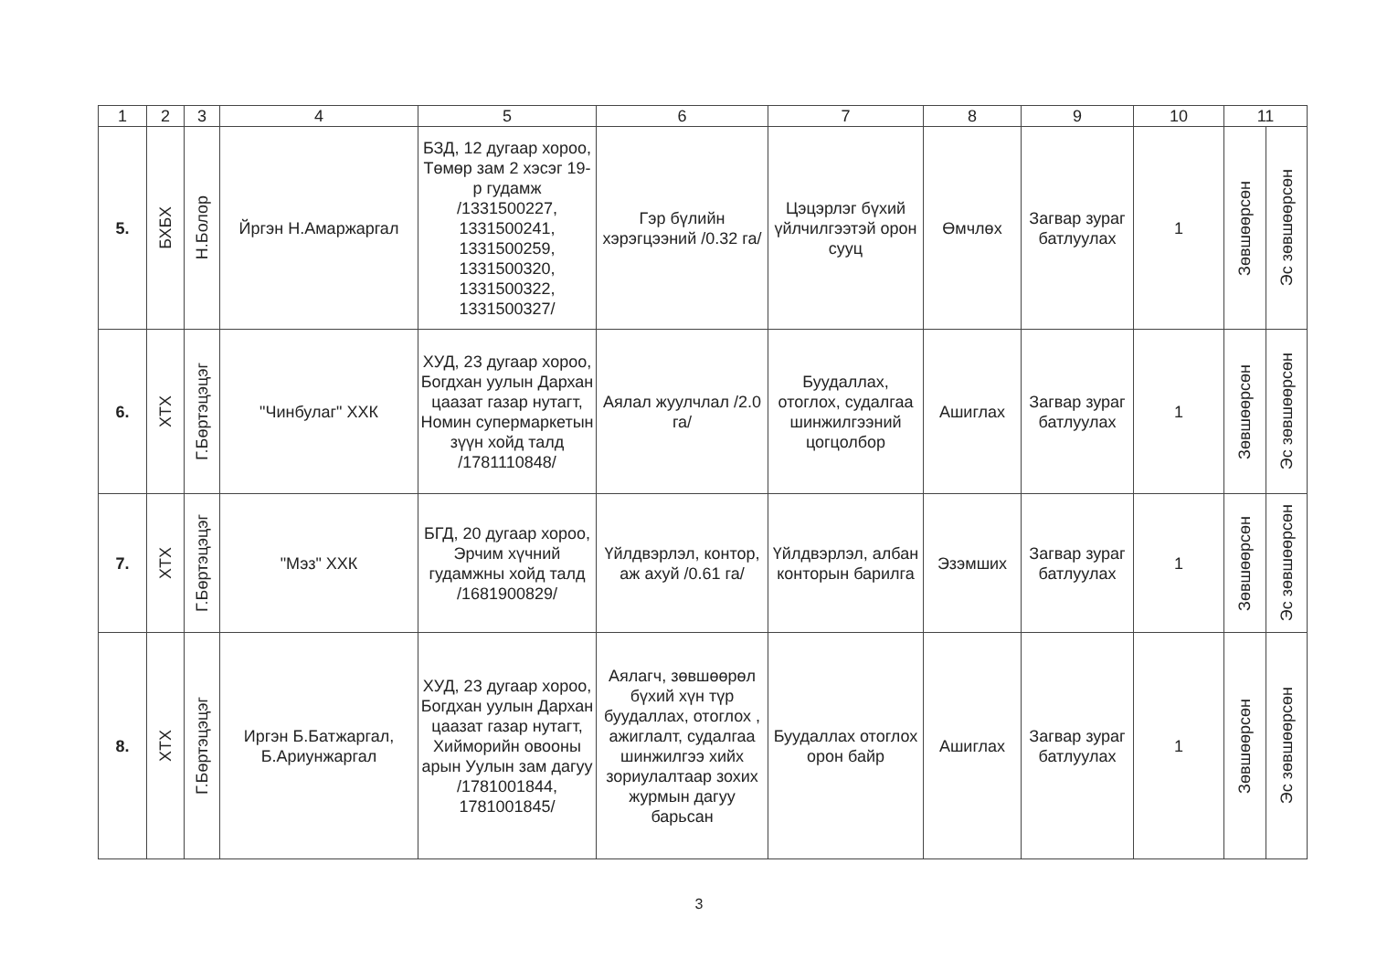| 1 | 2 | 3 | 4 | 5 | 6 | 7 | 8 | 9 | 10 | 11 | |
| --- | --- | --- | --- | --- | --- | --- | --- | --- | --- | --- | --- |
| 5. | БХБХ | Н.Болор | Йргэн Н.Амаржаргал | БЗД, 12 дугаар хороо, Төмөр зам 2 хэсэг 19-р гудамж /1331500227, 1331500241, 1331500259, 1331500320, 1331500322, 1331500327/ | Гэр бүлийн хэрэгцээний /0.32 га/ | Цэцэрлэг бүхий үйлчилгээтэй орон сууц | Өмчлөх | Загвар зураг батлуулах | 1 | Зөвшөөрсөн | Эс зөвшөөрсөн |
| 6. | ХТХ | Г.Бөртэцэцэг | "Чинбулаг" ХХК | ХУД, 23 дугаар хороо, Богдхан уулын Дархан цаазат газар нутагт, Номин супермаркетын зүүн хойд талд /1781110848/ | Аялал жуулчлал /2.0 га/ | Буудаллах, отоглох, судалгаа шинжилгээний цогцолбор | Ашиглах | Загвар зураг батлуулах | 1 | Зөвшөөрсөн | Эс зөвшөөрсөн |
| 7. | ХТХ | Г.Бөртэцэцэг | "Мэз" ХХК | БГД, 20 дугаар хороо, Эрчим хүчний гудамжны хойд талд /1681900829/ | Үйлдвэрлэл, контор, аж ахуй /0.61 га/ | Үйлдвэрлэл, албан конторын барилга | Эзэмших | Загвар зураг батлуулах | 1 | Зөвшөөрсөн | Эс зөвшөөрсөн |
| 8. | ХТХ | Г.Бөртэцэцэг | Иргэн Б.Батжаргал, Б.Ариунжаргал | ХУД, 23 дугаар хороо, Богдхан уулын Дархан цаазат газар нутагт, Хийморийн овооны арын Уулын зам дагуу /1781001844, 1781001845/ | Аялагч, зөвшөөрөл бүхий хүн түр буудаллах, отоглох , ажиглалт, судалгаа шинжилгээ хийх зориулалтаар зохих журмын дагуу барьсан | Буудаллах отоглох орон байр | Ашиглах | Загвар зураг батлуулах | 1 | Зөвшөөрсөн | Эс зөвшөөрсөн |
3